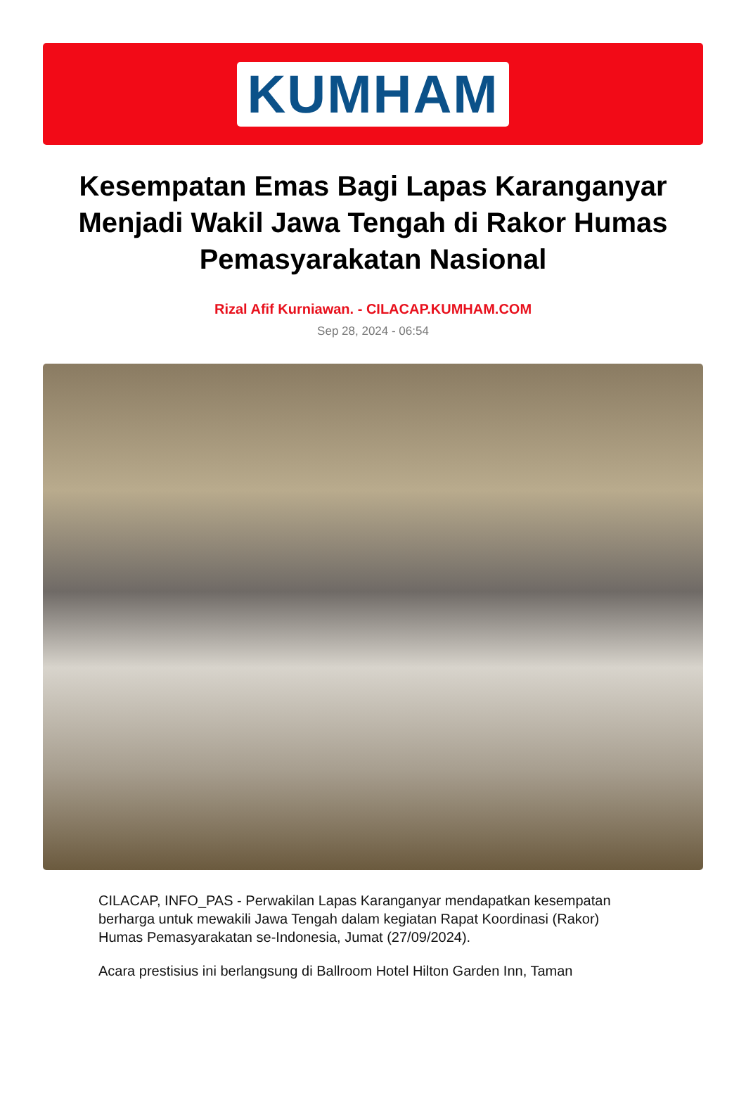KUMHAM
Kesempatan Emas Bagi Lapas Karanganyar Menjadi Wakil Jawa Tengah di Rakor Humas Pemasyarakatan Nasional
Rizal Afif Kurniawan. - CILACAP.KUMHAM.COM
Sep 28, 2024 - 06:54
CILACAP, INFO_PAS - Perwakilan Lapas Karanganyar mendapatkan kesempatan berharga untuk mewakili Jawa Tengah dalam kegiatan Rapat Koordinasi (Rakor) Humas Pemasyarakatan se-Indonesia, Jumat (27/09/2024).
Acara prestisius ini berlangsung di Ballroom Hotel Hilton Garden Inn, Taman